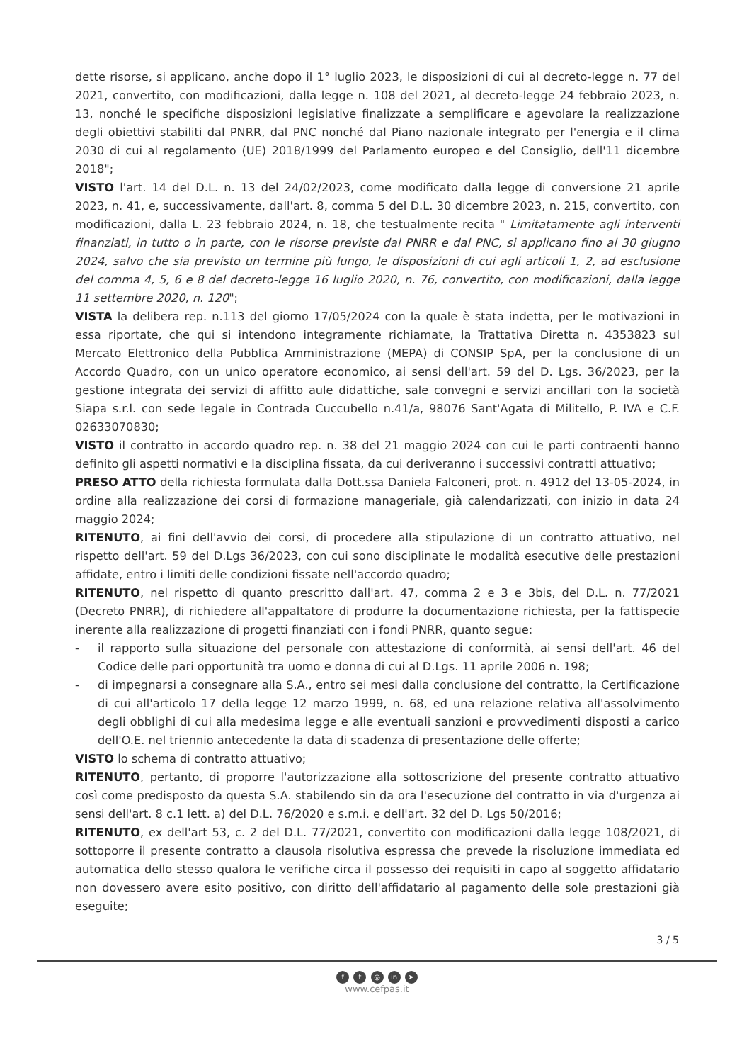dette risorse, si applicano, anche dopo il 1° luglio 2023, le disposizioni di cui al decreto-legge n. 77 del 2021, convertito, con modificazioni, dalla legge n. 108 del 2021, al decreto-legge 24 febbraio 2023, n. 13, nonché le specifiche disposizioni legislative finalizzate a semplificare e agevolare la realizzazione degli obiettivi stabiliti dal PNRR, dal PNC nonché dal Piano nazionale integrato per l'energia e il clima 2030 di cui al regolamento (UE) 2018/1999 del Parlamento europeo e del Consiglio, dell'11 dicembre 2018";
VISTO l'art. 14 del D.L. n. 13 del 24/02/2023, come modificato dalla legge di conversione 21 aprile 2023, n. 41, e, successivamente, dall'art. 8, comma 5 del D.L. 30 dicembre 2023, n. 215, convertito, con modificazioni, dalla L. 23 febbraio 2024, n. 18, che testualmente recita " Limitatamente agli interventi finanziati, in tutto o in parte, con le risorse previste dal PNRR e dal PNC, si applicano fino al 30 giugno 2024, salvo che sia previsto un termine più lungo, le disposizioni di cui agli articoli 1, 2, ad esclusione del comma 4, 5, 6 e 8 del decreto-legge 16 luglio 2020, n. 76, convertito, con modificazioni, dalla legge 11 settembre 2020, n. 120";
VISTA la delibera rep. n.113 del giorno 17/05/2024 con la quale è stata indetta, per le motivazioni in essa riportate, che qui si intendono integramente richiamate, la Trattativa Diretta n. 4353823 sul Mercato Elettronico della Pubblica Amministrazione (MEPA) di CONSIP SpA, per la conclusione di un Accordo Quadro, con un unico operatore economico, ai sensi dell'art. 59 del D. Lgs. 36/2023, per la gestione integrata dei servizi di affitto aule didattiche, sale convegni e servizi ancillari con la società Siapa s.r.l. con sede legale in Contrada Cuccubello n.41/a, 98076 Sant'Agata di Militello, P. IVA e C.F. 02633070830;
VISTO il contratto in accordo quadro rep. n. 38 del 21 maggio 2024 con cui le parti contraenti hanno definito gli aspetti normativi e la disciplina fissata, da cui deriveranno i successivi contratti attuativo;
PRESO ATTO della richiesta formulata dalla Dott.ssa Daniela Falconeri, prot. n. 4912 del 13-05-2024, in ordine alla realizzazione dei corsi di formazione manageriale, già calendarizzati, con inizio in data 24 maggio 2024;
RITENUTO, ai fini dell'avvio dei corsi, di procedere alla stipulazione di un contratto attuativo, nel rispetto dell'art. 59 del D.Lgs 36/2023, con cui sono disciplinate le modalità esecutive delle prestazioni affidate, entro i limiti delle condizioni fissate nell'accordo quadro;
RITENUTO, nel rispetto di quanto prescritto dall'art. 47, comma 2 e 3 e 3bis, del D.L. n. 77/2021 (Decreto PNRR), di richiedere all'appaltatore di produrre la documentazione richiesta, per la fattispecie inerente alla realizzazione di progetti finanziati con i fondi PNRR, quanto segue:
- il rapporto sulla situazione del personale con attestazione di conformità, ai sensi dell'art. 46 del Codice delle pari opportunità tra uomo e donna di cui al D.Lgs. 11 aprile 2006 n. 198;
- di impegnarsi a consegnare alla S.A., entro sei mesi dalla conclusione del contratto, la Certificazione di cui all'articolo 17 della legge 12 marzo 1999, n. 68, ed una relazione relativa all'assolvimento degli obblighi di cui alla medesima legge e alle eventuali sanzioni e provvedimenti disposti a carico dell'O.E. nel triennio antecedente la data di scadenza di presentazione delle offerte;
VISTO lo schema di contratto attuativo;
RITENUTO, pertanto, di proporre l'autorizzazione alla sottoscrizione del presente contratto attuativo così come predisposto da questa S.A. stabilendo sin da ora l'esecuzione del contratto in via d'urgenza ai sensi dell'art. 8 c.1 lett. a) del D.L. 76/2020 e s.m.i. e dell'art. 32 del D. Lgs 50/2016;
RITENUTO, ex dell'art 53, c. 2 del D.L. 77/2021, convertito con modificazioni dalla legge 108/2021, di sottoporre il presente contratto a clausola risolutiva espressa che prevede la risoluzione immediata ed automatica dello stesso qualora le verifiche circa il possesso dei requisiti in capo al soggetto affidatario non dovessero avere esito positivo, con diritto dell'affidatario al pagamento delle sole prestazioni già eseguite;
3 / 5
f t ◎ in ➤
www.cefpas.it